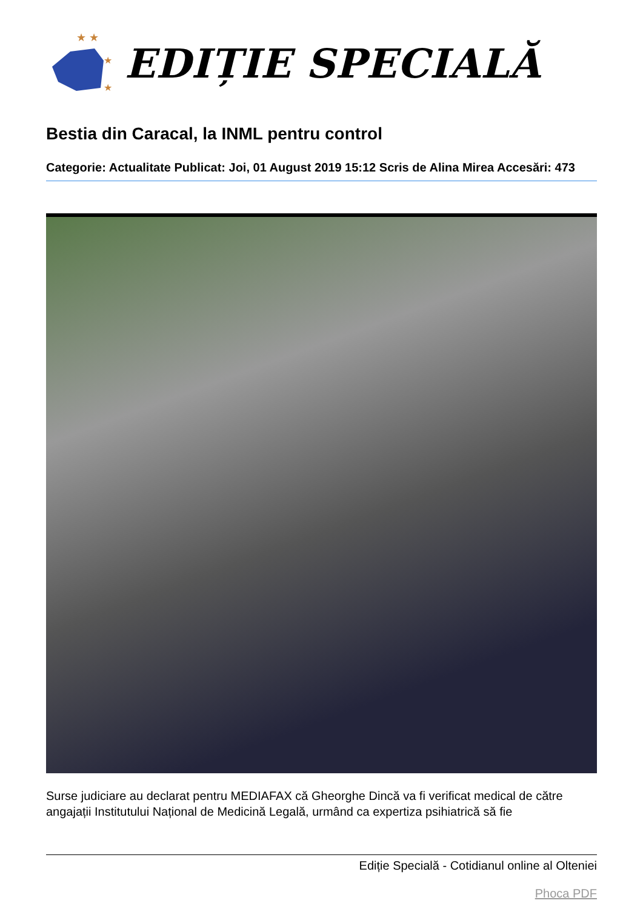★ ★
★
★
EDIȚIE SPECIALĂ
Bestia din Caracal, la INML pentru control
Categorie: Actualitate Publicat: Joi, 01 August 2019 15:12 Scris de Alina Mirea Accesări: 473
Surse judiciare au declarat pentru MEDIAFAX că Gheorghe Dincă va fi verificat medical de către angajații Institutului Național de Medicină Legală, urmând ca expertiza psihiatrică să fie
Ediție Specială - Cotidianul online al Olteniei
Phoca PDF